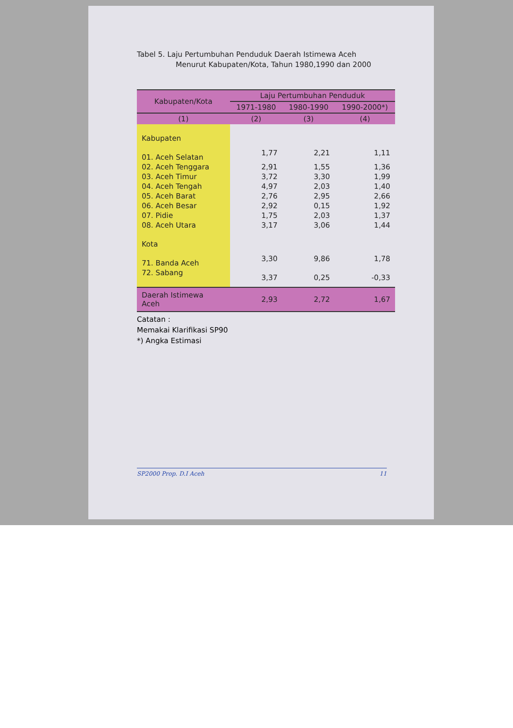Tabel 5. Laju Pertumbuhan Penduduk Daerah Istimewa Aceh
Menurut Kabupaten/Kota, Tahun 1980,1990 dan 2000
| Kabupaten/Kota | Laju Pertumbuhan Penduduk | | |
| --- | --- | --- | --- |
| | 1971-1980 | 1980-1990 | 1990-2000*) |
| (1) | (2) | (3) | (4) |
| Kabupaten | | | |
| 01. Aceh Selatan | 1,77 | 2,21 | 1,11 |
| 02. Aceh Tenggara | 2,91 | 1,55 | 1,36 |
| 03. Aceh Timur | 3,72 | 3,30 | 1,99 |
| 04. Aceh Tengah | 4,97 | 2,03 | 1,40 |
| 05. Aceh Barat | 2,76 | 2,95 | 2,66 |
| 06. Aceh Besar | 2,92 | 0,15 | 1,92 |
| 07. Pidie | 1,75 | 2,03 | 1,37 |
| 08. Aceh Utara | 3,17 | 3,06 | 1,44 |
| Kota | | | |
| 71. Banda Aceh | 3,30 | 9,86 | 1,78 |
| 72. Sabang | 3,37 | 0,25 | -0,33 |
| Daerah Istimewa Aceh | 2,93 | 2,72 | 1,67 |
Catatan :
Memakai Klarifikasi SP90
*) Angka Estimasi
SP2000 Prop. D.I Aceh 11